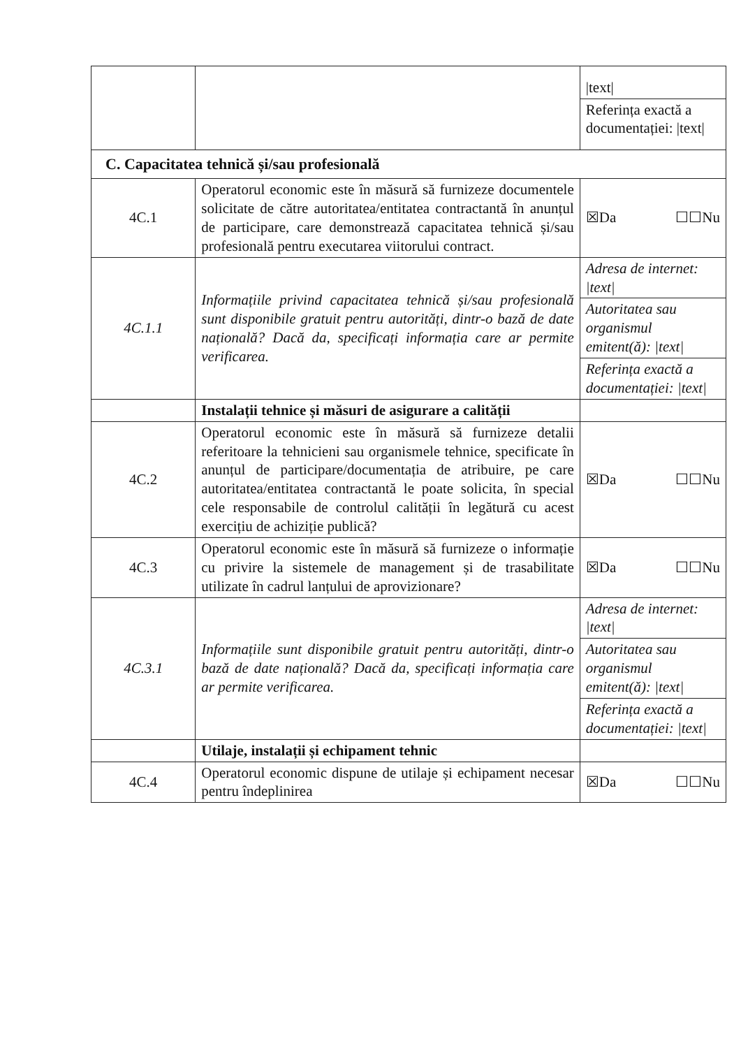| | | /text/ Referința exactă a documentației: /text/ |
| C. Capacitatea tehnică și/sau profesională | | |
| 4C.1 | Operatorul economic este în măsură să furnizeze documentele solicitate de către autoritatea/entitatea contractantă în anunțul de participare, care demonstrează capacitatea tehnică și/sau profesională pentru executarea viitorului contract. | ☒Da ☐☐Nu |
| 4C.1.1 | Informațiile privind capacitatea tehnică și/sau profesională sunt disponibile gratuit pentru autorități, dintr-o bază de date națională? Dacă da, specificați informația care ar permite verificarea. | Adresa de internet: /text/ Autoritatea sau organismul emitent(ă): /text/ Referința exactă a documentației: /text/ |
| | Instalații tehnice și măsuri de asigurare a calității | |
| 4C.2 | Operatorul economic este în măsură să furnizeze detalii referitoare la tehnicieni sau organismele tehnice, specificate în anunțul de participare/documentația de atribuire, pe care autoritatea/entitatea contractantă le poate solicita, în special cele responsabile de controlul calității în legătură cu acest exercițiu de achiziție publică? | ☒Da ☐☐Nu |
| 4C.3 | Operatorul economic este în măsură să furnizeze o informație cu privire la sistemele de management și de trasabilitate utilizate în cadrul lanțului de aprovizionare? | ☒Da ☐☐Nu |
| 4C.3.1 | Informațiile sunt disponibile gratuit pentru autorități, dintr-o bază de date națională? Dacă da, specificați informația care ar permite verificarea. | Adresa de internet: /text/ Autoritatea sau organismul emitent(ă): /text/ Referința exactă a documentației: /text/ |
| | Utilaje, instalații și echipament tehnic | |
| 4C.4 | Operatorul economic dispune de utilaje și echipament necesar pentru îndeplinirea | ☒Da ☐☐Nu |